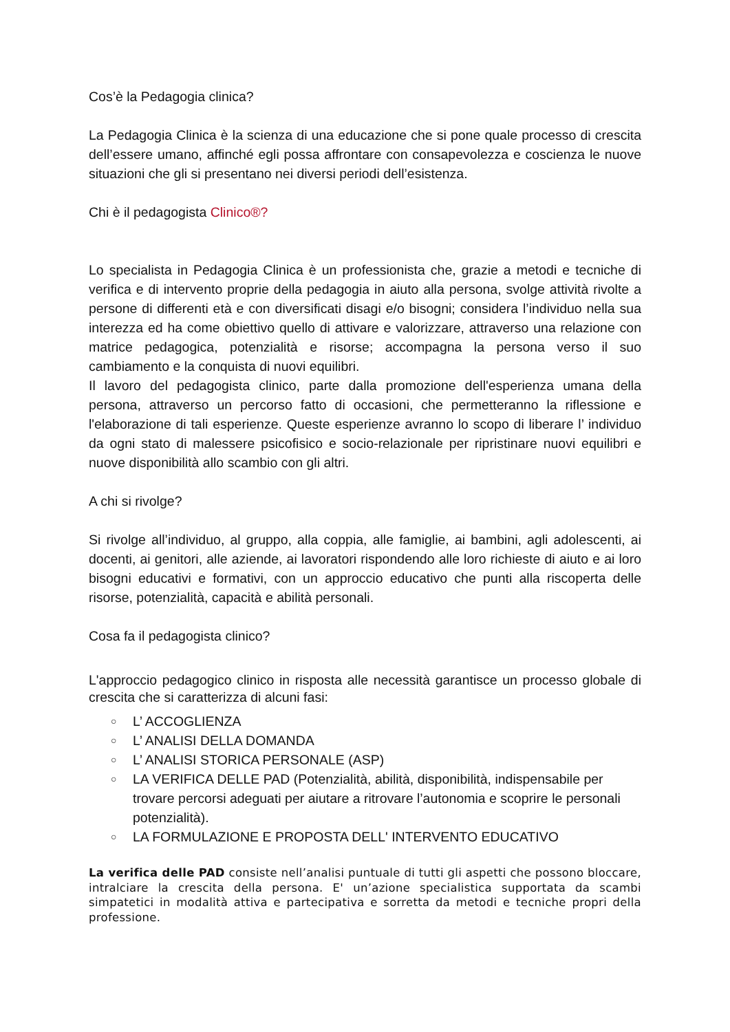Cos’è la Pedagogia clinica?
La Pedagogia Clinica è la scienza di una educazione che si pone quale processo di crescita dell’essere umano, affinché egli possa affrontare con consapevolezza e coscienza le nuove situazioni che gli si presentano nei diversi periodi dell’esistenza.
Chi è il pedagogista Clinico®?
Lo specialista in Pedagogia Clinica è un professionista che, grazie a metodi e tecniche di verifica e di intervento proprie della pedagogia in aiuto alla persona, svolge attività rivolte a persone di differenti età e con diversificati disagi e/o bisogni; considera l’individuo nella sua interezza ed ha come obiettivo quello di attivare e valorizzare, attraverso una relazione con matrice pedagogica, potenzialità e risorse; accompagna la persona verso il suo cambiamento e la conquista di nuovi equilibri.
Il lavoro del pedagogista clinico, parte dalla promozione dell'esperienza umana della persona, attraverso un percorso fatto di occasioni, che permetteranno la riflessione e l'elaborazione di tali esperienze. Queste esperienze avranno lo scopo di liberare l’ individuo da ogni stato di malessere psicofisico e socio-relazionale per ripristinare nuovi equilibri e nuove disponibilità allo scambio con gli altri.
A chi si rivolge?
Si rivolge all’individuo, al gruppo, alla coppia, alle famiglie, ai bambini, agli adolescenti, ai docenti, ai genitori, alle aziende, ai lavoratori rispondendo alle loro richieste di aiuto e ai loro bisogni educativi e formativi, con un approccio educativo che punti alla riscoperta delle risorse, potenzialità, capacità e abilità personali.
Cosa fa il pedagogista clinico?
L'approccio pedagogico clinico in risposta alle necessità garantisce un processo globale di crescita che si caratterizza di alcuni fasi:
○ L’ ACCOGLIENZA
○ L’ ANALISI DELLA DOMANDA
○ L’ ANALISI STORICA PERSONALE (ASP)
○ LA VERIFICA DELLE PAD (Potenzialità, abilità, disponibilità, indispensabile per trovare percorsi adeguati per aiutare a ritrovare l’autonomia e scoprire le personali potenzialità).
○ LA FORMULAZIONE E PROPOSTA DELL' INTERVENTO EDUCATIVO
La verifica delle PAD consiste nell’analisi puntuale di tutti gli aspetti che possono bloccare, intralciare la crescita della persona. E' un’azione specialistica supportata da scambi simpatetici in modalità attiva e partecipativa e sorretta da metodi e tecniche propri della professione.